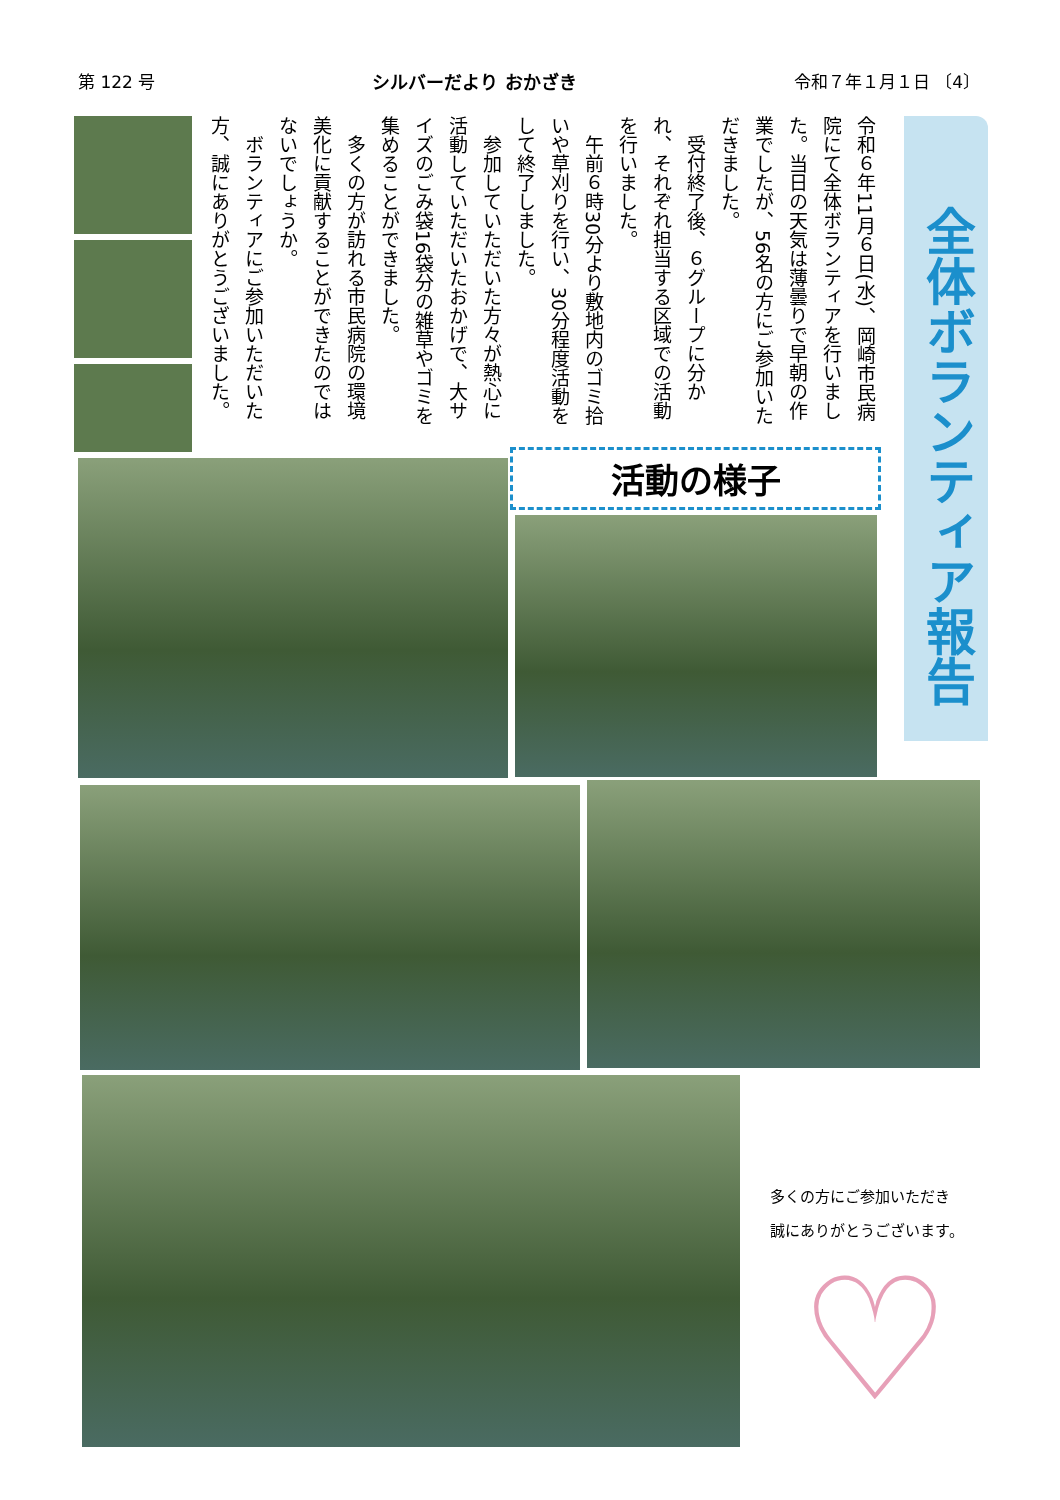第 122 号 シルバーだより おかざき 令和７年１月１日 〔4〕
全体ボランティア報告
令和６年11月６日(水)、岡崎市民病院にて全体ボランティアを行いました。当日の天気は薄曇りで早朝の作業でしたが、56名の方にご参加いただきました。
　受付終了後、６グループに分かれ、それぞれ担当する区域での活動を行いました。
　午前６時30分より敷地内のゴミ拾いや草刈りを行い、30分程度活動をして終了しました。
　参加していただいた方々が熱心に活動していただいたおかげで、大サイズのごみ袋16袋分の雑草やゴミを集めることができました。
　多くの方が訪れる市民病院の環境美化に貢献することができたのではないでしょうか。
　ボランティアにご参加いただいた方、誠にありがとうございました。
活動の様子
多くの方にご参加いただき
誠にありがとうございます。
♡